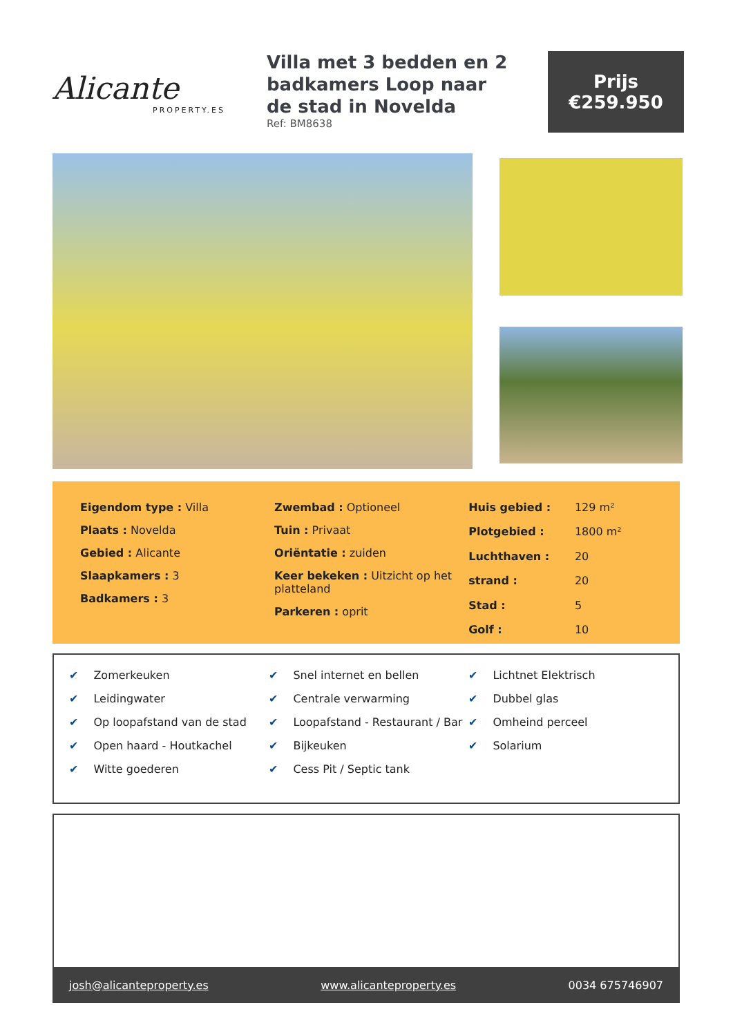Alicante
PROPERTY.ES
Villa met 3 bedden en 2 badkamers Loop naar de stad in Novelda
Ref: BM8638
Prijs
€259.950
Eigendom type : Villa
Plaats : Novelda
Gebied : Alicante
Slaapkamers : 3
Badkamers : 3
Zwembad : Optioneel
Tuin : Privaat
Oriëntatie : zuiden
Keer bekeken : Uitzicht op het platteland
Parkeren : oprit
| Huis gebied : | 129 m² |
| Plotgebied : | 1800 m² |
| Luchthaven : | 20 |
| strand : | 20 |
| Stad : | 5 |
| Golf : | 10 |
✔ Zomerkeuken
✔ Leidingwater
✔ Op loopafstand van de stad
✔ Open haard - Houtkachel
✔ Witte goederen
✔ Snel internet en bellen
✔ Centrale verwarming
✔ Loopafstand - Restaurant / Bar
✔ Bijkeuken
✔ Cess Pit / Septic tank
✔ Lichtnet Elektrisch
✔ Dubbel glas
✔ Omheind perceel
✔ Solarium
josh@alicanteproperty.es www.alicanteproperty.es 0034 675746907